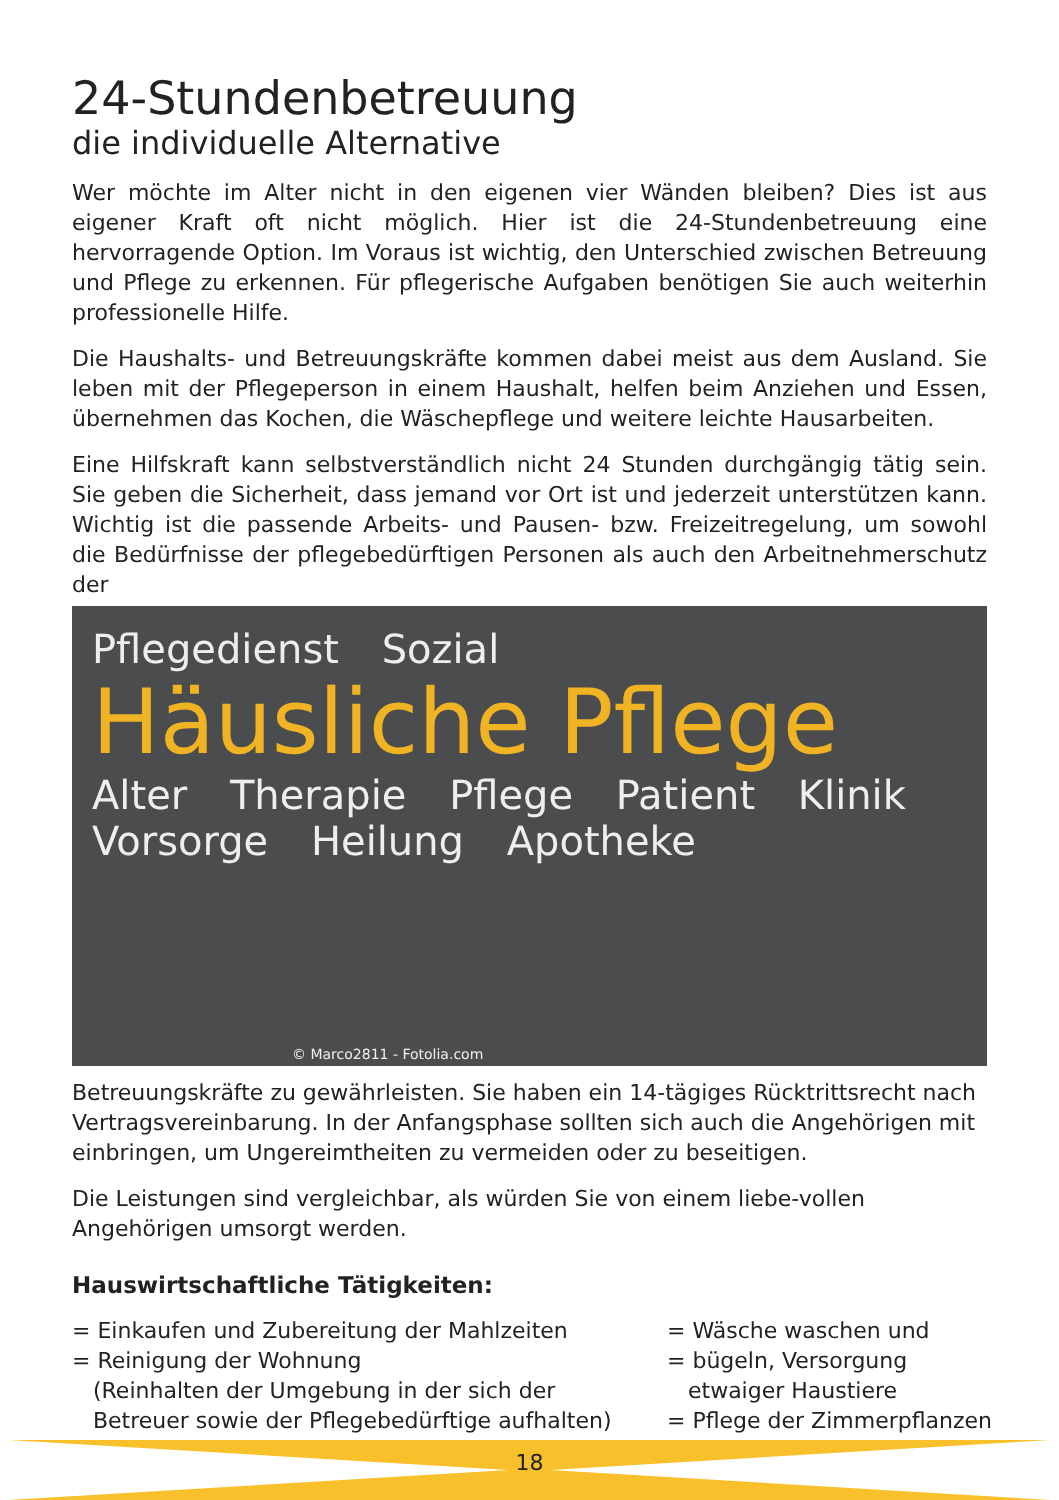24-Stundenbetreuung
die individuelle Alternative
Wer möchte im Alter nicht in den eigenen vier Wänden bleiben? Dies ist aus eigener Kraft oft nicht möglich. Hier ist die 24-Stundenbetreuung eine hervorragende Option. Im Voraus ist wichtig, den Unterschied zwischen Betreuung und Pflege zu erkennen. Für pflegerische Aufgaben benötigen Sie auch weiterhin professionelle Hilfe.
Die Haushalts- und Betreuungskräfte kommen dabei meist aus dem Ausland. Sie leben mit der Pflegeperson in einem Haushalt, helfen beim Anziehen und Essen, übernehmen das Kochen, die Wäschepflege und weitere leichte Hausarbeiten.
Eine Hilfskraft kann selbstverständlich nicht 24 Stunden durchgängig tätig sein. Sie geben die Sicherheit, dass jemand vor Ort ist und jederzeit unterstützen kann. Wichtig ist die passende Arbeits- und Pausen- bzw. Freizeitregelung, um sowohl die Bedürfnisse der pflegebedürftigen Personen als auch den Arbeitnehmerschutz der
Pflegedienst Sozial
Häusliche Pflege
Alter Therapie Pflege Patient Klinik Vorsorge Heilung Apotheke
© Marco2811 - Fotolia.com
Betreuungskräfte zu gewährleisten. Sie haben ein 14-tägiges Rücktrittsrecht nach Vertragsvereinbarung. In der Anfangsphase sollten sich auch die Angehörigen mit einbringen, um Ungereimtheiten zu vermeiden oder zu beseitigen.
Die Leistungen sind vergleichbar, als würden Sie von einem liebe-vollen Angehörigen umsorgt werden.
Hauswirtschaftliche Tätigkeiten:
= Einkaufen und Zubereitung der Mahlzeiten
= Reinigung der Wohnung
(Reinhalten der Umgebung in der sich der
Betreuer sowie der Pflegebedürftige aufhalten)
= Wäsche waschen und
= bügeln, Versorgung
etwaiger Haustiere
= Pflege der Zimmerpflanzen
18